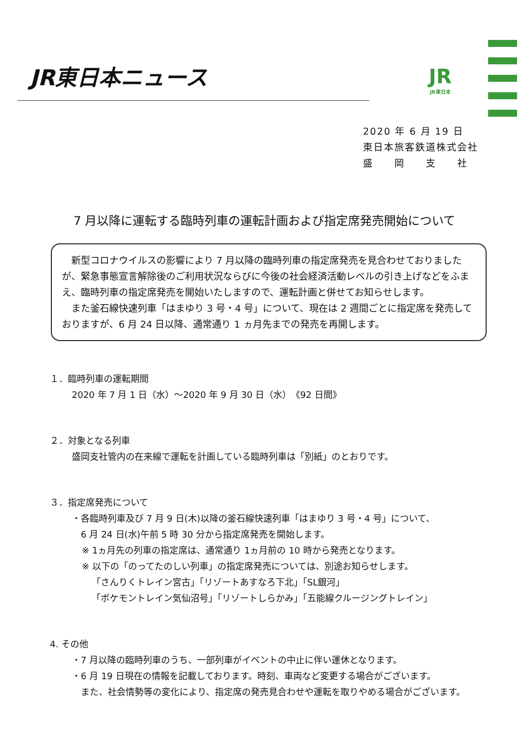JR東日本ニュース
JR
JR東日本
2020 年 6 月 19 日
東日本旅客鉄道株式会社
盛　　岡　　支　　社
7 月以降に運転する臨時列車の運転計画および指定席発売開始について
　新型コロナウイルスの影響により 7 月以降の臨時列車の指定席発売を見合わせておりましたが、緊急事態宣言解除後のご利用状況ならびに今後の社会経済活動レベルの引き上げなどをふまえ、臨時列車の指定席発売を開始いたしますので、運転計画と併せてお知らせします。
　また釜石線快速列車「はまゆり 3 号・4 号」について、現在は 2 週間ごとに指定席を発売しておりますが、6 月 24 日以降、通常通り 1 ヵ月先までの発売を再開します。
１．臨時列車の運転期間
2020 年 7 月 1 日（水）～2020 年 9 月 30 日（水）　《92 日間》
２．対象となる列車
盛岡支社管内の在来線で運転を計画している臨時列車は「別紙」のとおりです。
３．指定席発売について
・各臨時列車及び 7 月 9 日(木)以降の釜石線快速列車「はまゆり 3 号・4 号」について、
　6 月 24 日(水)午前 5 時 30 分から指定席発売を開始します。
※ 1ヵ月先の列車の指定席は、通常通り 1ヵ月前の 10 時から発売となります。
※ 以下の「のってたのしい列車」の指定席発売については、別途お知らせします。
「さんりくトレイン宮古」「リゾートあすなろ下北」「SL銀河」
「ポケモントレイン気仙沼号」「リゾートしらかみ」「五能線クルージングトレイン」
4. その他
・7 月以降の臨時列車のうち、一部列車がイベントの中止に伴い運休となります。
・6 月 19 日現在の情報を記載しております。時刻、車両など変更する場合がございます。
　また、社会情勢等の変化により、指定席の発売見合わせや運転を取りやめる場合がございます。